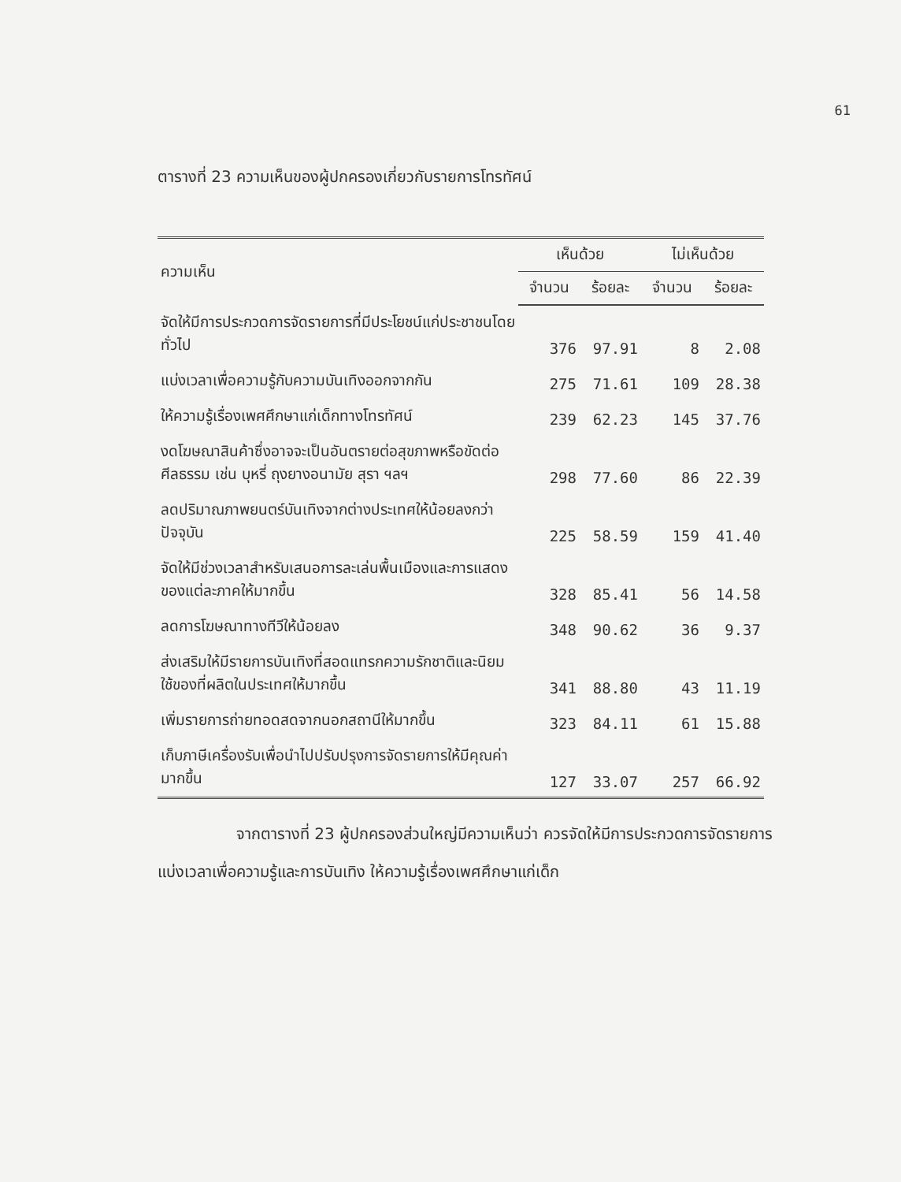61
ตารางที่ 23 ความเห็นของผู้ปกครองเกี่ยวกับรายการโทรทัศน์
| ความเห็น | เห็นด้วย | | ไม่เห็นด้วย | |
| --- | --- | --- | --- | --- |
| | จำนวน | ร้อยละ | จำนวน | ร้อยละ |
| จัดให้มีการประกวดการจัดรายการที่มีประโยชน์แก่ประชาชนโดยทั่วไป | 376 | 97.91 | 8 | 2.08 |
| แบ่งเวลาเพื่อความรู้กับความบันเทิงออกจากกัน | 275 | 71.61 | 109 | 28.38 |
| ให้ความรู้เรื่องเพศศึกษาแก่เด็กทางโทรทัศน์ | 239 | 62.23 | 145 | 37.76 |
| งดโฆษณาสินค้าซึ่งอาจจะเป็นอันตรายต่อสุขภาพหรือขัดต่อศีลธรรม เช่น บุหรี่ ถุงยางอนามัย สุรา ฯลฯ | 298 | 77.60 | 86 | 22.39 |
| ลดปริมาณภาพยนตร์บันเทิงจากต่างประเทศให้น้อยลงกว่าปัจจุบัน | 225 | 58.59 | 159 | 41.40 |
| จัดให้มีช่วงเวลาสำหรับเสนอการละเล่นพื้นเมืองและการแสดงของแต่ละภาคให้มากขึ้น | 328 | 85.41 | 56 | 14.58 |
| ลดการโฆษณาทางทีวีให้น้อยลง | 348 | 90.62 | 36 | 9.37 |
| ส่งเสริมให้มีรายการบันเทิงที่สอดแทรกความรักชาติและนิยมใช้ของที่ผลิตในประเทศให้มากขึ้น | 341 | 88.80 | 43 | 11.19 |
| เพิ่มรายการถ่ายทอดสดจากนอกสถานีให้มากขึ้น | 323 | 84.11 | 61 | 15.88 |
| เก็บภาษีเครื่องรับเพื่อนำไปปรับปรุงการจัดรายการให้มีคุณค่ามากขึ้น | 127 | 33.07 | 257 | 66.92 |
จากตารางที่ 23 ผู้ปกครองส่วนใหญ่มีความเห็นว่า ควรจัดให้มีการประกวดการจัดรายการ แบ่งเวลาเพื่อความรู้และการบันเทิง ให้ความรู้เรื่องเพศศึกษาแก่เด็ก